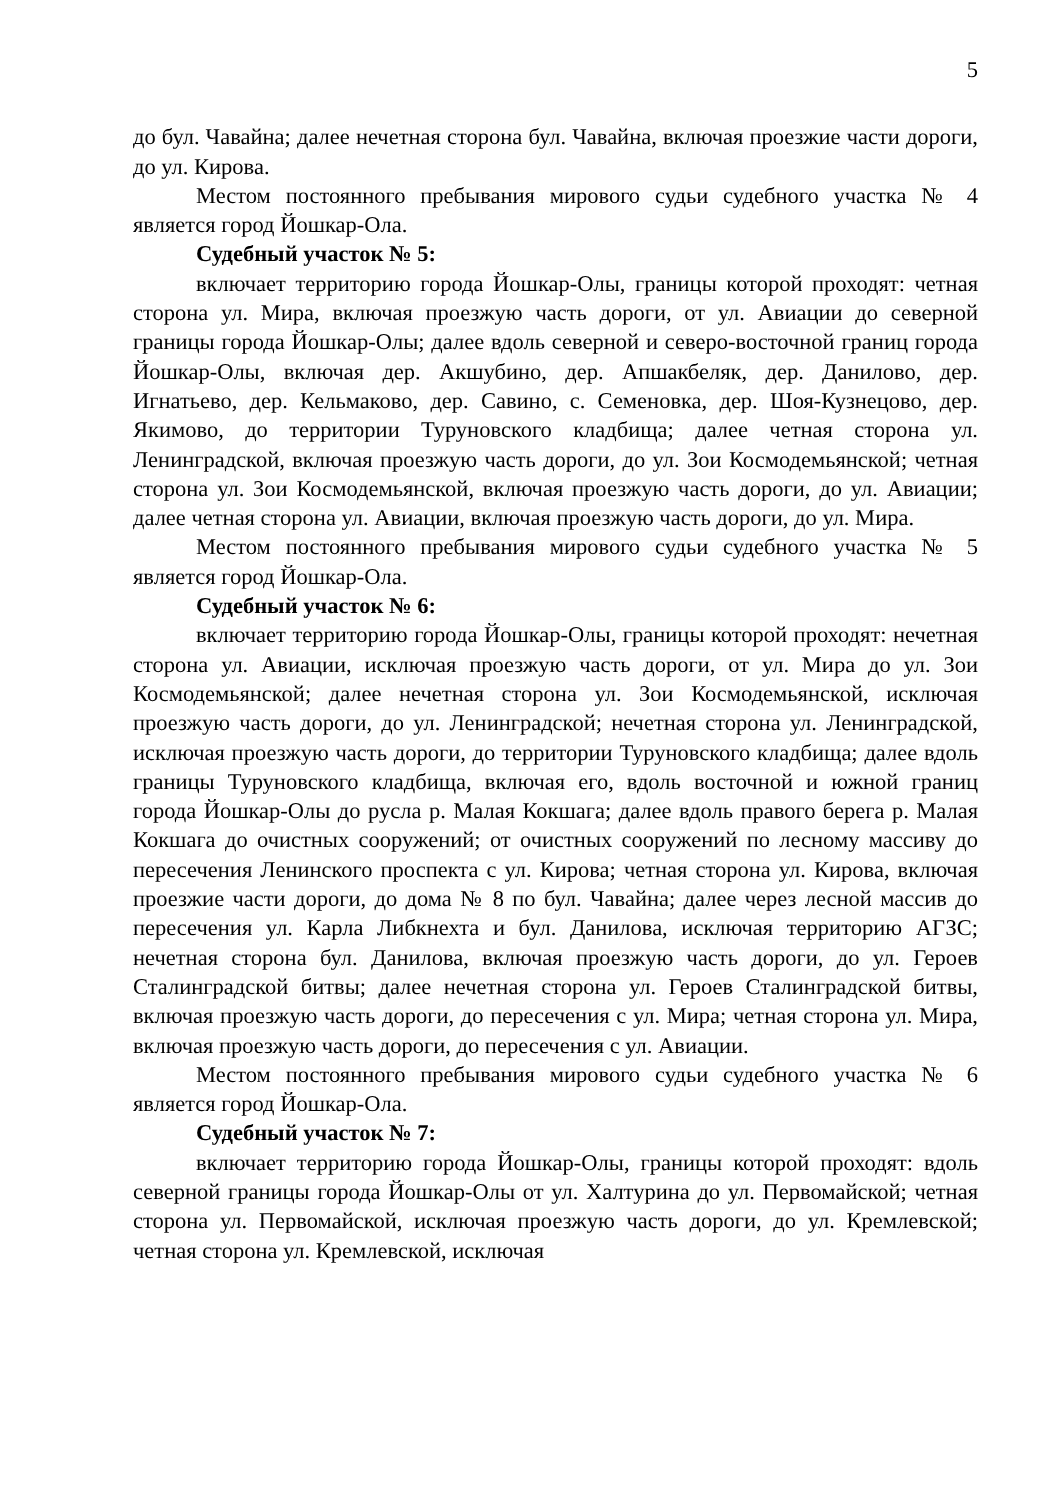5
до бул. Чавайна; далее нечетная сторона бул. Чавайна, включая проезжие части дороги, до ул. Кирова.
Местом постоянного пребывания мирового судьи судебного участка № 4 является город Йошкар-Ола.
Судебный участок № 5:
включает территорию города Йошкар-Олы, границы которой проходят: четная сторона ул. Мира, включая проезжую часть дороги, от ул. Авиации до северной границы города Йошкар-Олы; далее вдоль северной и северо-восточной границ города Йошкар-Олы, включая дер. Акшубино, дер. Апшакбеляк, дер. Данилово, дер. Игнатьево, дер. Кельмаково, дер. Савино, с. Семеновка, дер. Шоя-Кузнецово, дер. Якимово, до территории Туруновского кладбища; далее четная сторона ул. Ленинградской, включая проезжую часть дороги, до ул. Зои Космодемьянской; четная сторона ул. Зои Космодемьянской, включая проезжую часть дороги, до ул. Авиации; далее четная сторона ул. Авиации, включая проезжую часть дороги, до ул. Мира.
Местом постоянного пребывания мирового судьи судебного участка № 5 является город Йошкар-Ола.
Судебный участок № 6:
включает территорию города Йошкар-Олы, границы которой проходят: нечетная сторона ул. Авиации, исключая проезжую часть дороги, от ул. Мира до ул. Зои Космодемьянской; далее нечетная сторона ул. Зои Космодемьянской, исключая проезжую часть дороги, до ул. Ленинградской; нечетная сторона ул. Ленинградской, исключая проезжую часть дороги, до территории Туруновского кладбища; далее вдоль границы Туруновского кладбища, включая его, вдоль восточной и южной границ города Йошкар-Олы до русла р. Малая Кокшага; далее вдоль правого берега р. Малая Кокшага до очистных сооружений; от очистных сооружений по лесному массиву до пересечения Ленинского проспекта с ул. Кирова; четная сторона ул. Кирова, включая проезжие части дороги, до дома № 8 по бул. Чавайна; далее через лесной массив до пересечения ул. Карла Либкнехта и бул. Данилова, исключая территорию АГЗС; нечетная сторона бул. Данилова, включая проезжую часть дороги, до ул. Героев Сталинградской битвы; далее нечетная сторона ул. Героев Сталинградской битвы, включая проезжую часть дороги, до пересечения с ул. Мира; четная сторона ул. Мира, включая проезжую часть дороги, до пересечения с ул. Авиации.
Местом постоянного пребывания мирового судьи судебного участка № 6 является город Йошкар-Ола.
Судебный участок № 7:
включает территорию города Йошкар-Олы, границы которой проходят: вдоль северной границы города Йошкар-Олы от ул. Халтурина до ул. Первомайской; четная сторона ул. Первомайской, исключая проезжую часть дороги, до ул. Кремлевской; четная сторона ул. Кремлевской, исключая